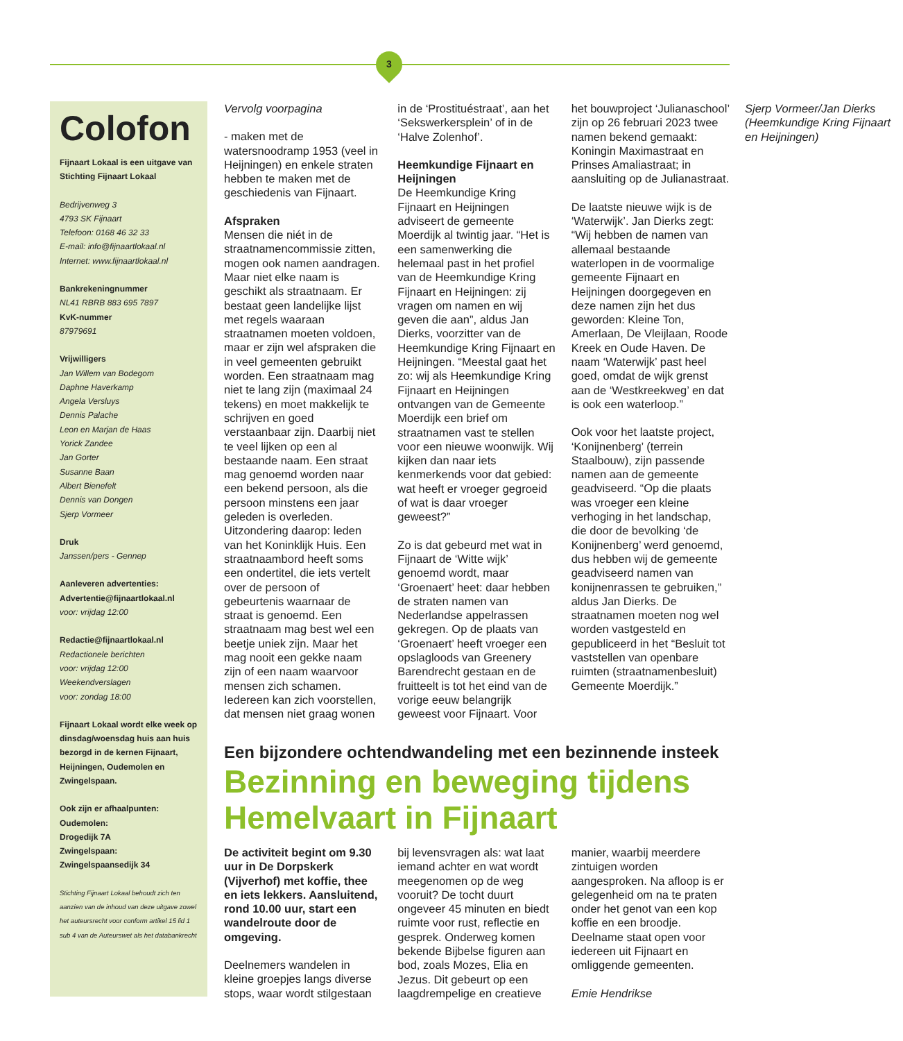3
Colofon
Fijnaart Lokaal is een uitgave van Stichting Fijnaart Lokaal
Bedrijvenweg 3
4793 SK Fijnaart
Telefoon: 0168 46 32 33
E-mail: info@fijnaartlokaal.nl
Internet: www.fijnaartlokaal.nl
Bankrekeningnummer
NL41 RBRB 883 695 7897
KvK-nummer
87979691
Vrijwilligers
Jan Willem van Bodegom
Daphne Haverkamp
Angela Versluys
Dennis Palache
Leon en Marjan de Haas
Yorick Zandee
Jan Gorter
Susanne Baan
Albert Bienefelt
Dennis van Dongen
Sjerp Vormeer
Druk
Janssen/pers - Gennep
Aanleveren advertenties:
Advertentie@fijnaartlokaal.nl
voor: vrijdag 12:00
Redactie@fijnaartlokaal.nl
Redactionele berichten
voor: vrijdag 12:00
Weekendverslagen
voor: zondag 18:00
Fijnaart Lokaal wordt elke week op dinsdag/woensdag huis aan huis bezorgd in de kernen Fijnaart, Heijningen, Oudemolen en Zwingelspaan.
Ook zijn er afhaalpunten:
Oudemolen:
Drogedijk 7A
Zwingelspaan:
Zwingelspaansedijk 34
Stichting Fijnaart Lokaal behoudt zich ten aanzien van de inhoud van deze uitgave zowel het auteursrecht voor conform artikel 15 lid 1 sub 4 van de Auteurswet als het databankrecht
Vervolg voorpagina
- maken met de watersnoodramp 1953 (veel in Heijningen) en enkele straten hebben te maken met de geschiedenis van Fijnaart.
Afspraken
Mensen die niét in de straatnamencommissie zitten, mogen ook namen aandragen. Maar niet elke naam is geschikt als straatnaam. Er bestaat geen landelijke lijst met regels waaraan straatnamen moeten voldoen, maar er zijn wel afspraken die in veel gemeenten gebruikt worden. Een straatnaam mag niet te lang zijn (maximaal 24 tekens) en moet makkelijk te schrijven en goed verstaanbaar zijn. Daarbij niet te veel lijken op een al bestaande naam. Een straat mag genoemd worden naar een bekend persoon, als die persoon minstens een jaar geleden is overleden. Uitzondering daarop: leden van het Koninklijk Huis. Een straatnaambord heeft soms een ondertitel, die iets vertelt over de persoon of gebeurtenis waarnaar de straat is genoemd. Een straatnaam mag best wel een beetje uniek zijn. Maar het mag nooit een gekke naam zijn of een naam waarvoor mensen zich schamen. Iedereen kan zich voorstellen, dat mensen niet graag wonen in de ‘Prostituéstraat’, aan het ‘Sekswerkersplein’ of in de ‘Halve Zolenhof’.
Heemkundige Fijnaart en Heijningen
De Heemkundige Kring Fijnaart en Heijningen adviseert de gemeente Moerdijk al twintig jaar. “Het is een samenwerking die helemaal past in het profiel van de Heemkundige Kring Fijnaart en Heijningen: zij vragen om namen en wij geven die aan”, aldus Jan Dierks, voorzitter van de Heemkundige Kring Fijnaart en Heijningen. “Meestal gaat het zo: wij als Heemkundige Kring Fijnaart en Heijningen ontvangen van de Gemeente Moerdijk een brief om straatnamen vast te stellen voor een nieuwe woonwijk. Wij kijken dan naar iets kenmerkends voor dat gebied: wat heeft er vroeger gegroeid of wat is daar vroeger geweest?”
Zo is dat gebeurd met wat in Fijnaart de ‘Witte wijk’ genoemd wordt, maar ‘Groenaert’ heet: daar hebben de straten namen van Nederlandse appelrassen gekregen. Op de plaats van ‘Groenaert’ heeft vroeger een opslagloods van Greenery Barendrecht gestaan en de fruitteelt is tot het eind van de vorige eeuw belangrijk geweest voor Fijnaart. Voor het bouwproject ‘Julianaschool’ zijn op 26 februari 2023 twee namen bekend gemaakt: Koningin Maximastraat en Prinses Amaliastraat; in aansluiting op de Julianastraat.
De laatste nieuwe wijk is de ‘Waterwijk’. Jan Dierks zegt: “Wij hebben de namen van allemaal bestaande waterlopen in de voormalige gemeente Fijnaart en Heijningen doorgegeven en deze namen zijn het dus geworden: Kleine Ton, Amerlaan, De Vleijlaan, Roode Kreek en Oude Haven. De naam ‘Waterwijk’ past heel goed, omdat de wijk grenst aan de ‘Westkreekweg’ en dat is ook een waterloop.”
Ook voor het laatste project, ‘Konijnenberg’ (terrein Staalbouw), zijn passende namen aan de gemeente geadviseerd. “Op die plaats was vroeger een kleine verhoging in het landschap, die door de bevolking ‘de Konijnenberg’ werd genoemd, dus hebben wij de gemeente geadviseerd namen van konijnenrassen te gebruiken,” aldus Jan Dierks. De straatnamen moeten nog wel worden vastgesteld en gepubliceerd in het “Besluit tot vaststellen van openbare ruimten (straatnamenbesluit) Gemeente Moerdijk.”
Sjerp Vormeer/Jan Dierks (Heemkundige Kring Fijnaart en Heijningen)
Een bijzondere ochtendwandeling met een bezinnende insteek
Bezinning en beweging tijdens Hemelvaart in Fijnaart
De activiteit begint om 9.30 uur in De Dorpskerk (Vijverhof) met koffie, thee en iets lekkers. Aansluitend, rond 10.00 uur, start een wandelroute door de omgeving.
Deelnemers wandelen in kleine groepjes langs diverse stops, waar wordt stilgestaan bij levensvragen als: wat laat iemand achter en wat wordt meegenomen op de weg vooruit? De tocht duurt ongeveer 45 minuten en biedt ruimte voor rust, reflectie en gesprek. Onderweg komen bekende Bijbelse figuren aan bod, zoals Mozes, Elia en Jezus. Dit gebeurt op een laagdrempelige en creatieve manier, waarbij meerdere zintuigen worden aangesproken. Na afloop is er gelegenheid om na te praten onder het genot van een kop koffie en een broodje. Deelname staat open voor iedereen uit Fijnaart en omliggende gemeenten.
Emie Hendrikse